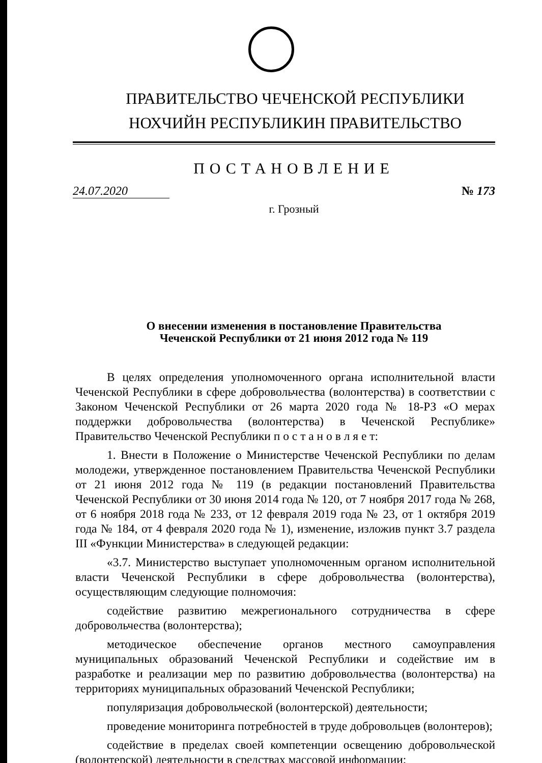ПРАВИТЕЛЬСТВО ЧЕЧЕНСКОЙ РЕСПУБЛИКИ
НОХЧИЙН РЕСПУБЛИКИН ПРАВИТЕЛЬСТВО
ПОСТАНОВЛЕНИЕ
24.07.2020 № 173
г. Грозный
О внесении изменения в постановление Правительства
Чеченской Республики от 21 июня 2012 года № 119
В целях определения уполномоченного органа исполнительной власти Чеченской Республики в сфере добровольчества (волонтерства) в соответствии с Законом Чеченской Республики от 26 марта 2020 года № 18-РЗ «О мерах поддержки добровольчества (волонтерства) в Чеченской Республике» Правительство Чеченской Республики п о с т а н о в л я е т:
1. Внести в Положение о Министерстве Чеченской Республики по делам молодежи, утвержденное постановлением Правительства Чеченской Республики от 21 июня 2012 года № 119 (в редакции постановлений Правительства Чеченской Республики от 30 июня 2014 года № 120, от 7 ноября 2017 года № 268, от 6 ноября 2018 года № 233, от 12 февраля 2019 года № 23, от 1 октября 2019 года № 184, от 4 февраля 2020 года № 1), изменение, изложив пункт 3.7 раздела III «Функции Министерства» в следующей редакции:
«3.7. Министерство выступает уполномоченным органом исполнительной власти Чеченской Республики в сфере добровольчества (волонтерства), осуществляющим следующие полномочия:
содействие развитию межрегионального сотрудничества в сфере добровольчества (волонтерства);
методическое обеспечение органов местного самоуправления муниципальных образований Чеченской Республики и содействие им в разработке и реализации мер по развитию добровольчества (волонтерства) на территориях муниципальных образований Чеченской Республики;
популяризация добровольческой (волонтерской) деятельности;
проведение мониторинга потребностей в труде добровольцев (волонтеров);
содействие в пределах своей компетенции освещению добровольческой (волонтерской) деятельности в средствах массовой информации;